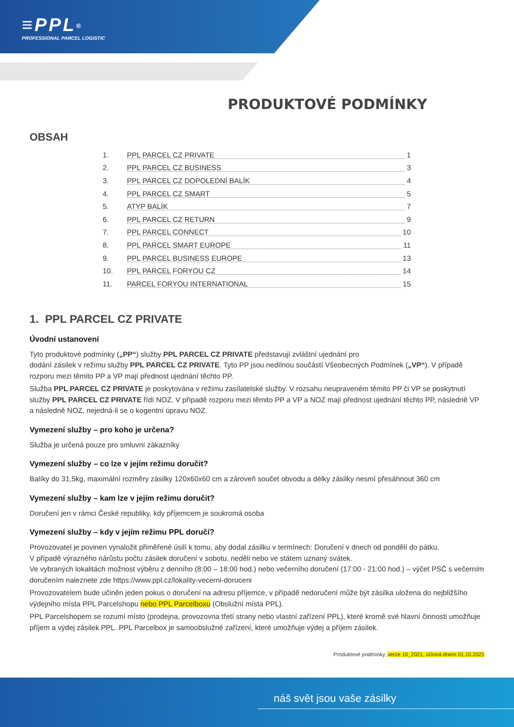≡PPL<sup>®</sup>
PROFESSIONAL PARCEL LOGISTIC
PRODUKTOVÉ PODMÍNKY
OBSAH
1. PPL PARCEL CZ PRIVATE 1
2. PPL PARCEL CZ BUSINESS 3
3. PPL PARCEL CZ DOPOLEDNÍ BALÍK 4
4. PPL PARCEL CZ SMART 5
5. ATYP BALÍK 7
6. PPL PARCEL CZ RETURN 9
7. PPL PARCEL CONNECT 10
8. PPL PARCEL SMART EUROPE 11
9. PPL PARCEL BUSINESS EUROPE 13
10. PPL PARCEL FORYOU CZ 14
11. PARCEL FORYOU INTERNATIONAL 15
1. PPL PARCEL CZ PRIVATE
Úvodní ustanovení
Tyto produktové podmínky („PP“) služby PPL PARCEL CZ PRIVATE představují zvláštní ujednání pro
dodání zásilek v režimu služby PPL PARCEL CZ PRIVATE. Tyto PP jsou nedílnou součástí Všeobecných Podmínek („VP“). V případě rozporu mezi těmito PP a VP mají přednost ujednání těchto PP.
Služba PPL PARCEL CZ PRIVATE je poskytována v režimu zasílatelské služby. V rozsahu neupraveném těmito PP či VP se poskytnutí služby PPL PARCEL CZ PRIVATE řídí NOZ. V případě rozporu mezi těmito PP a VP a NOZ mají přednost ujednání těchto PP, následně VP a následně NOZ, nejedná-li se o kogentní úpravu NOZ.
Vymezení služby – pro koho je určena?
Služba je určená pouze pro smluvní zákazníky
Vymezení služby – co lze v jejím režimu doručit?
Balíky do 31,5kg, maximální rozměry zásilky 120x60x60 cm a zároveň součet obvodu a délky zásilky nesmí přesáhnout 360 cm
Vymezení služby – kam lze v jejím režimu doručit?
Doručení jen v rámci České republiky, kdy příjemcem je soukromá osoba
Vymezení služby – kdy v jejím režimu PPL doručí?
Provozovatel je povinen vynaložit přiměřené úsilí k tomu, aby dodal zásilku v termínech: Doručení v dnech od pondělí do pátku.
V případě výrazného nárůstu počtu zásilek doručení v sobotu, neděli nebo ve státem uznaný svátek.
Ve vybraných lokalitách možnost výběru z denního (8:00 – 18:00 hod.) nebo večerního doručení (17:00 - 21:00 hod.) – výčet PSČ s večerním doručením naleznete zde https://www.ppl.cz/lokality-vecerni-doruceni
Provozovatelem bude učiněn jeden pokus o doručení na adresu příjemce, v případě nedoručení může být zásilka uložena do nejbližšího výdejního místa PPL Parcelshopu nebo PPL Parcelboxu (Obslužní místa PPL).
PPL Parcelshopem se rozumí místo (prodejna, provozovna třetí strany nebo vlastní zařízení PPL), které kromě své hlavní činnosti umožňuje příjem a výdej zásilek PPL. PPL Parcelbox je samoobslužné zařízení, které umožňuje výdej a příjem zásilek.
Produktové podmínky, verze 10_2021, účinná dnem 01.10.2021
náš svět jsou vaše zásilky